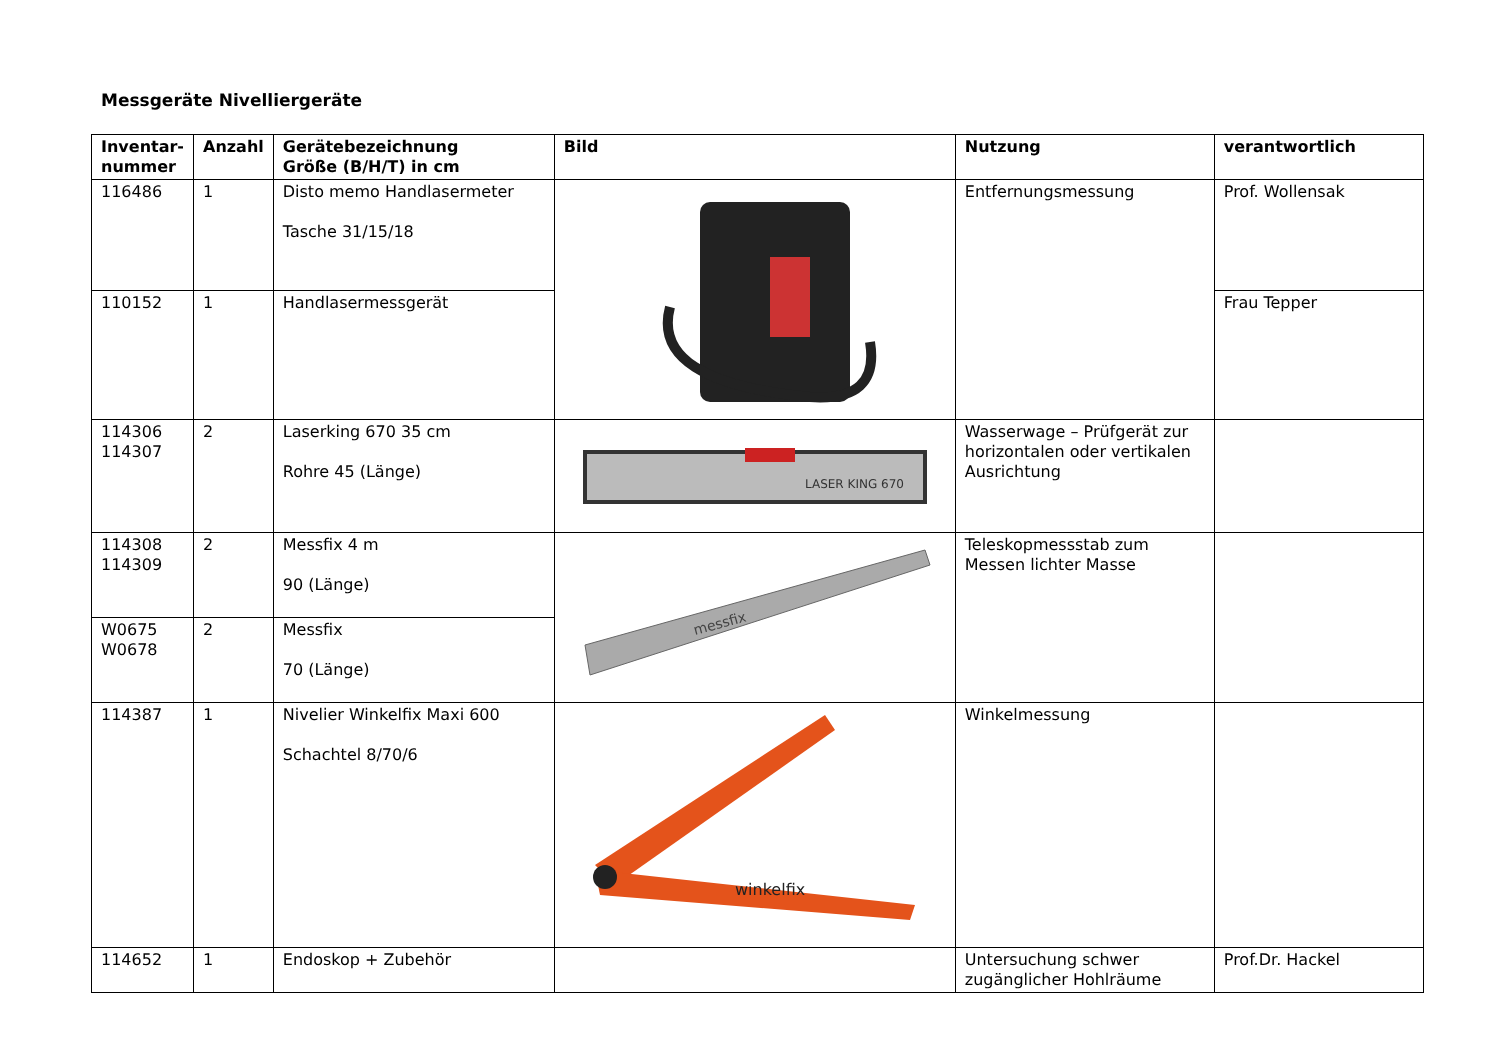Messgeräte Nivelliergeräte
| Inventar- nummer | Anzahl | Gerätebezeichnung Größe (B/H/T) in cm | Bild | Nutzung | verantwortlich |
| --- | --- | --- | --- | --- | --- |
| 116486 | 1 | Disto memo Handlasermeter Tasche 31/15/18 | | Entfernungsmessung | Prof. Wollensak |
| 110152 | 1 | Handlasermessgerät | | | Frau Tepper |
| 114306 114307 | 2 | Laserking 670 35 cm Rohre 45 (Länge) | LASER KING 670 | Wasserwage – Prüfgerät zur horizontalen oder vertikalen Ausrichtung | |
| 114308 114309 | 2 | Messfix 4 m 90 (Länge) | messfix | Teleskopmessstab zum Messen lichter Masse | |
| W0675 W0678 | 2 | Messfix 70 (Länge) | | | |
| 114387 | 1 | Nivelier Winkelfix Maxi 600 Schachtel 8/70/6 | winkelfix | Winkelmessung | |
| 114652 | 1 | Endoskop + Zubehör | | Untersuchung schwer zugänglicher Hohlräume | Prof.Dr. Hackel |